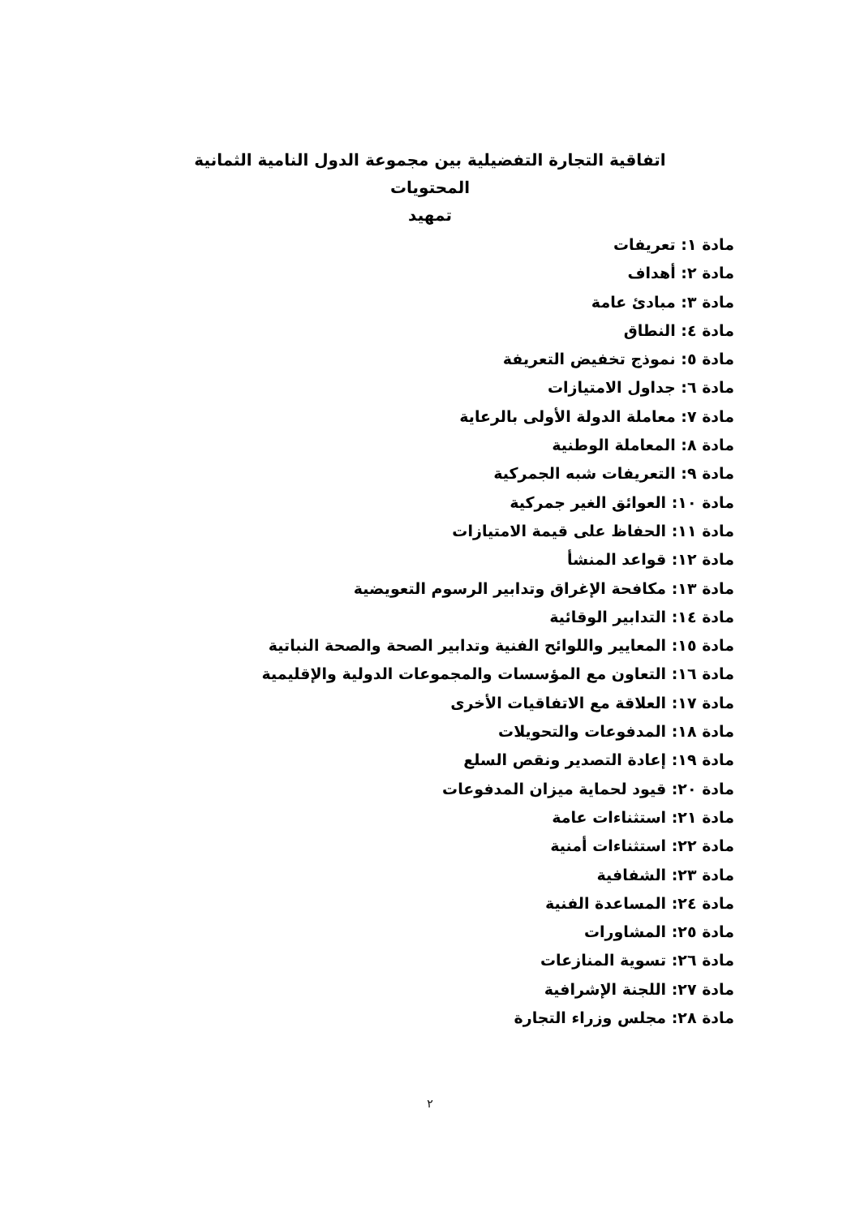اتفاقية التجارة التفضيلية بين مجموعة الدول النامية الثمانية
المحتويات
تمهيد
مادة ١: تعريفات
مادة ٢: أهداف
مادة ٣: مبادئ عامة
مادة ٤: النطاق
مادة ٥: نموذج تخفيض التعريفة
مادة ٦: جداول الامتيازات
مادة ٧: معاملة الدولة الأولى بالرعاية
مادة ٨: المعاملة الوطنية
مادة ٩: التعريفات شبه الجمركية
مادة ١٠: العوائق الغير جمركية
مادة ١١: الحفاظ على قيمة الامتيازات
مادة ١٢: قواعد المنشأ
مادة ١٣: مكافحة الإغراق وتدابير الرسوم التعويضية
مادة ١٤: التدابير الوقائية
مادة ١٥: المعايير واللوائح الفنية وتدابير الصحة والصحة النباتية
مادة ١٦: التعاون مع المؤسسات والمجموعات الدولية والإقليمية
مادة ١٧: العلاقة مع الاتفاقيات الأخرى
مادة ١٨: المدفوعات والتحويلات
مادة ١٩: إعادة التصدير ونقص السلع
مادة ٢٠: قيود لحماية ميزان المدفوعات
مادة ٢١: استثناءات عامة
مادة ٢٢: استثناءات أمنية
مادة ٢٣: الشفافية
مادة ٢٤: المساعدة الفنية
مادة ٢٥: المشاورات
مادة ٢٦: تسوية المنازعات
مادة ٢٧: اللجنة الإشرافية
مادة ٢٨: مجلس وزراء التجارة
٢